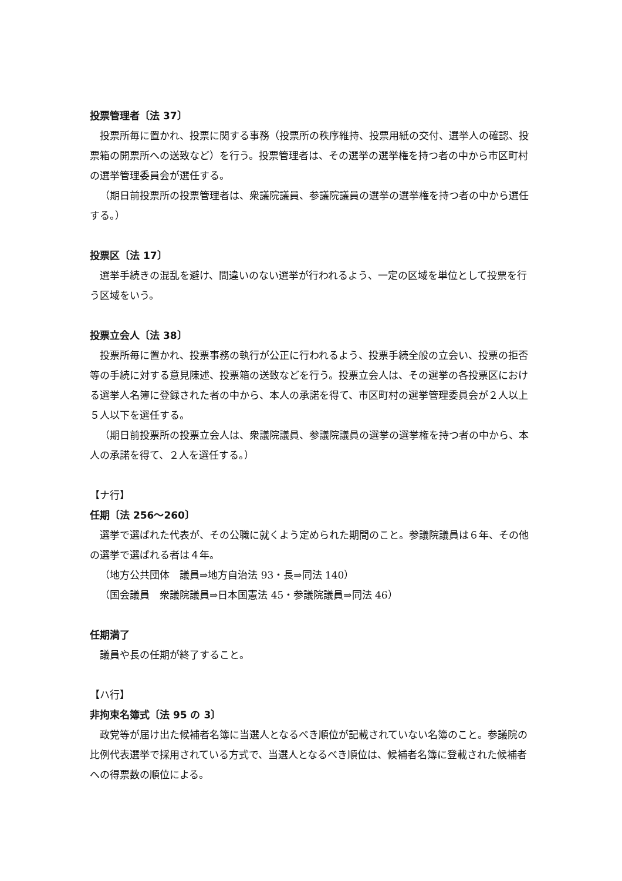投票管理者〔法 37〕
投票所毎に置かれ、投票に関する事務（投票所の秩序維持、投票用紙の交付、選挙人の確認、投票箱の開票所への送致など）を行う。投票管理者は、その選挙の選挙権を持つ者の中から市区町村の選挙管理委員会が選任する。
（期日前投票所の投票管理者は、衆議院議員、参議院議員の選挙の選挙権を持つ者の中から選任する。）
投票区〔法 17〕
選挙手続きの混乱を避け、間違いのない選挙が行われるよう、一定の区域を単位として投票を行う区域をいう。
投票立会人〔法 38〕
投票所毎に置かれ、投票事務の執行が公正に行われるよう、投票手続全般の立会い、投票の拒否等の手続に対する意見陳述、投票箱の送致などを行う。投票立会人は、その選挙の各投票区における選挙人名簿に登録された者の中から、本人の承諾を得て、市区町村の選挙管理委員会が２人以上５人以下を選任する。
（期日前投票所の投票立会人は、衆議院議員、参議院議員の選挙の選挙権を持つ者の中から、本人の承諾を得て、２人を選任する。）
【ナ行】
任期〔法 256～260〕
選挙で選ばれた代表が、その公職に就くよう定められた期間のこと。参議院議員は６年、その他の選挙で選ばれる者は４年。
（地方公共団体　議員⇒地方自治法 93・長⇒同法 140）
（国会議員　衆議院議員⇒日本国憲法 45・参議院議員⇒同法 46）
任期満了
議員や長の任期が終了すること。
【ハ行】
非拘束名簿式〔法 95 の 3〕
政党等が届け出た候補者名簿に当選人となるべき順位が記載されていない名簿のこと。参議院の比例代表選挙で採用されている方式で、当選人となるべき順位は、候補者名簿に登載された候補者への得票数の順位による。